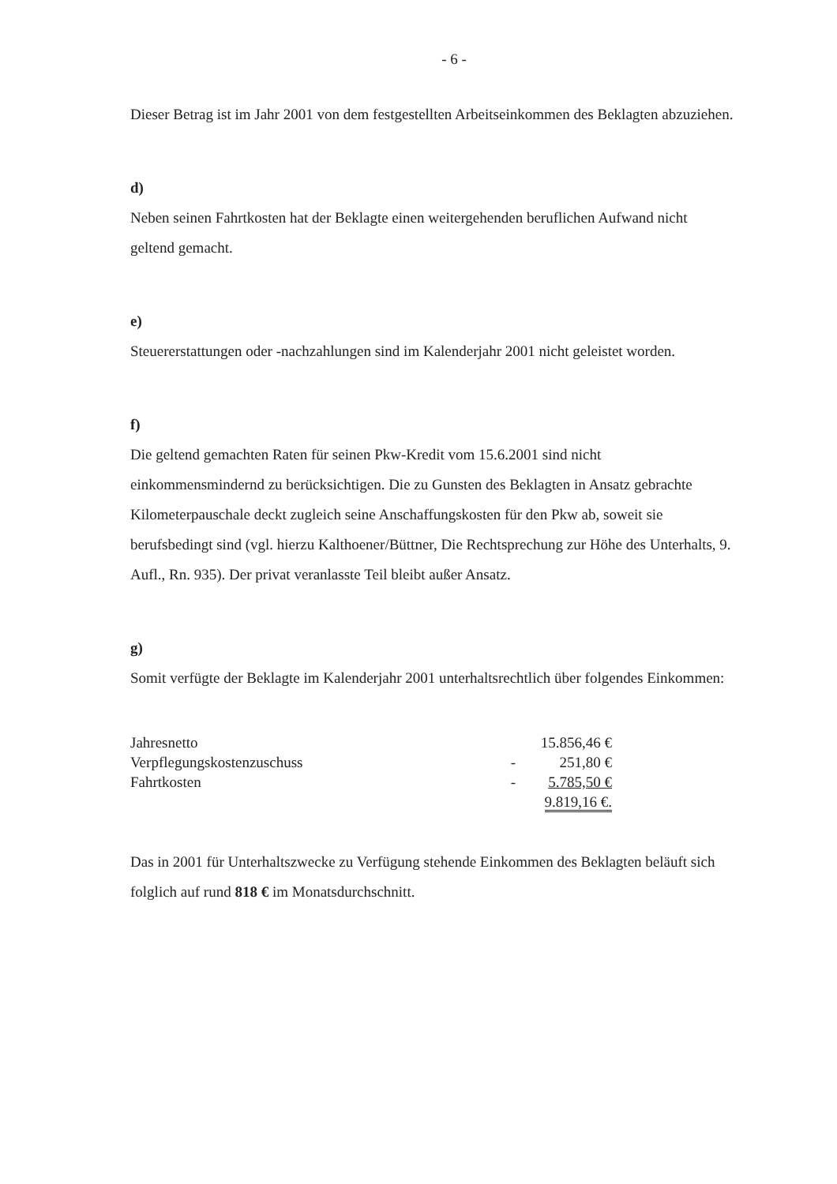- 6 -
Dieser Betrag ist im Jahr 2001 von dem festgestellten Arbeitseinkommen des Beklagten abzuziehen.
d)
Neben seinen Fahrtkosten hat der Beklagte einen weitergehenden beruflichen Aufwand nicht geltend gemacht.
e)
Steuererstattungen oder -nachzahlungen sind im Kalenderjahr 2001 nicht geleistet worden.
f)
Die geltend gemachten Raten für seinen Pkw-Kredit vom 15.6.2001 sind nicht einkommensmindernd zu berücksichtigen. Die zu Gunsten des Beklagten in Ansatz gebrachte Kilometerpauschale deckt zugleich seine Anschaffungskosten für den Pkw ab, soweit sie berufsbedingt sind (vgl. hierzu Kalthoener/Büttner, Die Rechtsprechung zur Höhe des Unterhalts, 9. Aufl., Rn. 935). Der privat veranlasste Teil bleibt außer Ansatz.
g)
Somit verfügte der Beklagte im Kalenderjahr 2001 unterhaltsrechtlich über folgendes Einkommen:
| Jahresnetto | | 15.856,46 € |
| Verpflegungskostenzuschuss | - | 251,80 € |
| Fahrtkosten | - | 5.785,50 € |
| | | 9.819,16 €. |
Das in 2001 für Unterhaltszwecke zu Verfügung stehende Einkommen des Beklagten beläuft sich folglich auf rund 818 € im Monatsdurchschnitt.